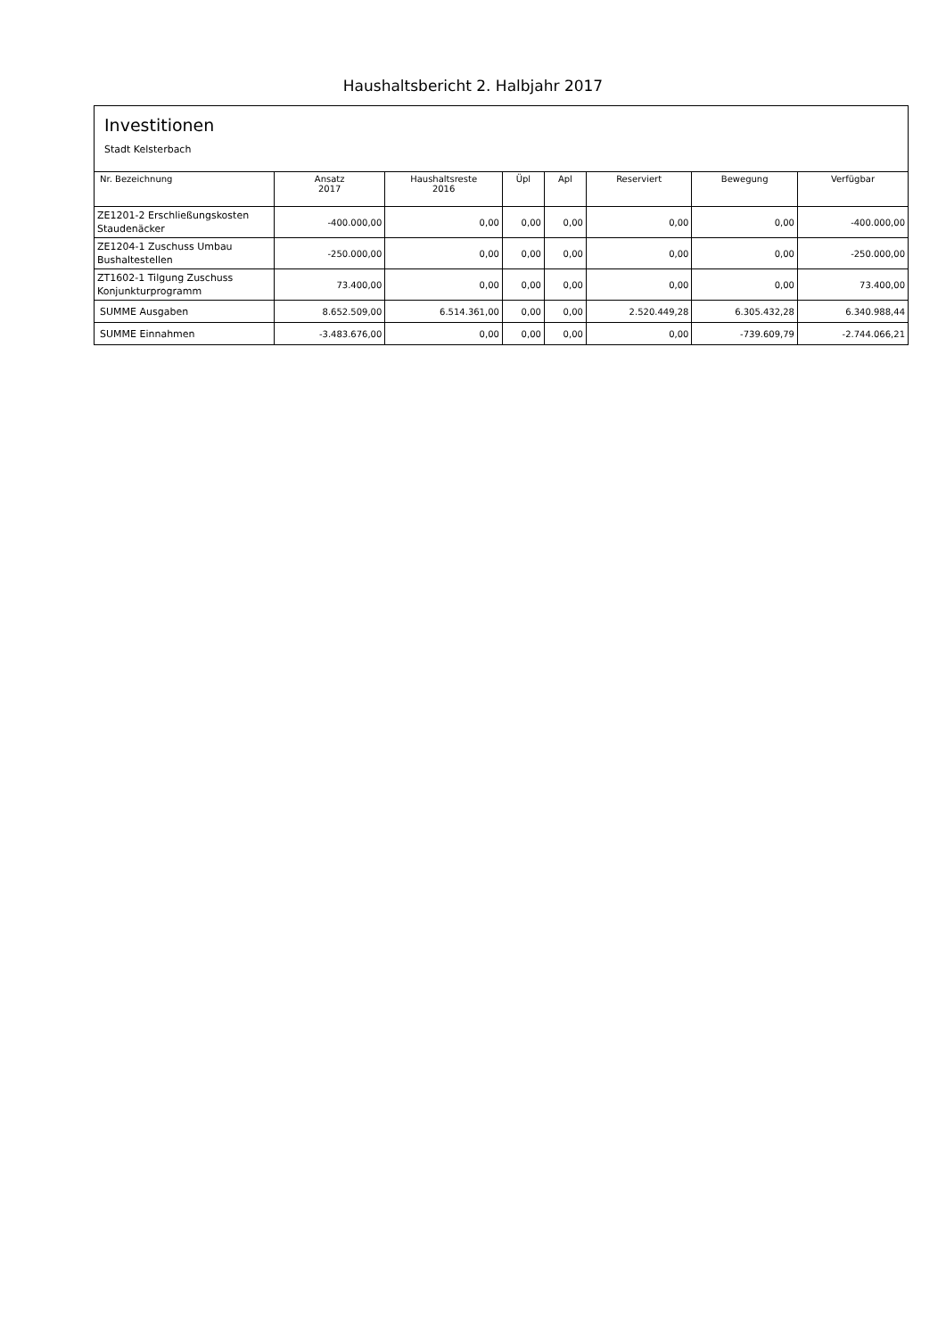Haushaltsbericht 2. Halbjahr 2017
Investitionen
Stadt Kelsterbach
| Nr. Bezeichnung | Ansatz 2017 | Haushaltsreste 2016 | Üpl | Apl | Reserviert | Bewegung | Verfügbar |
| --- | --- | --- | --- | --- | --- | --- | --- |
| ZE1201-2 Erschließungskosten Staudenäcker | -400.000,00 | 0,00 | 0,00 | 0,00 | 0,00 | 0,00 | -400.000,00 |
| ZE1204-1 Zuschuss Umbau Bushaltestellen | -250.000,00 | 0,00 | 0,00 | 0,00 | 0,00 | 0,00 | -250.000,00 |
| ZT1602-1 Tilgung Zuschuss Konjunkturprogramm | 73.400,00 | 0,00 | 0,00 | 0,00 | 0,00 | 0,00 | 73.400,00 |
| SUMME Ausgaben | 8.652.509,00 | 6.514.361,00 | 0,00 | 0,00 | 2.520.449,28 | 6.305.432,28 | 6.340.988,44 |
| SUMME Einnahmen | -3.483.676,00 | 0,00 | 0,00 | 0,00 | 0,00 | -739.609,79 | -2.744.066,21 |